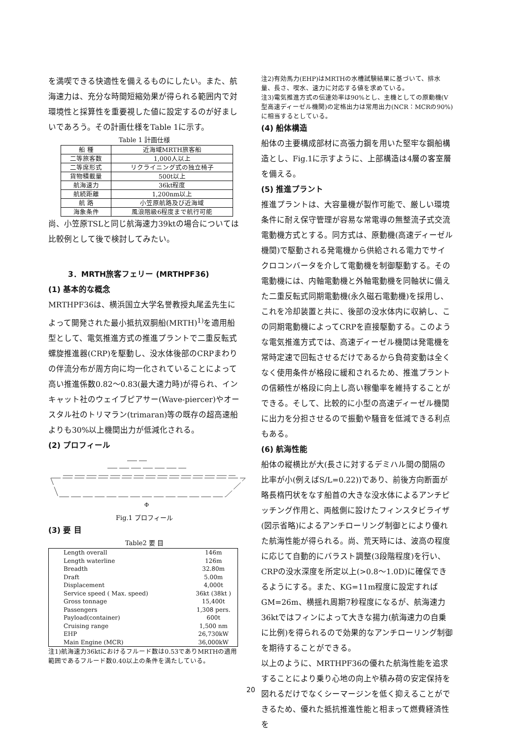を満喫できる快適性を備えるものにしたい。また、航海速力は、充分な時間短縮効果が得られる範囲内で対環境性と採算性を重要視した値に設定するのが好ましいであろう。その計画仕様をTable 1に示す。
Table 1 計画仕様
| 船 種 | 近海域MRTH旅客船 |
| 二等旅客数 | 1,000人以上 |
| 二等席形式 | リクライニング式の独立椅子 |
| 貨物積載量 | 500t以上 |
| 航海速力 | 36kt程度 |
| 航続距離 | 1,200nm以上 |
| 航 路 | 小笠原航路及び近海域 |
| 海象条件 | 風浪階級6程度まで航行可能 |
尚、小笠原TSLと同じ航海速力39ktの場合については比較例として後で検討してみたい。
3．MRTH旅客フェリー (MRTHPF36)
(1) 基本的な概念
MRTHPF36は、横浜国立大学名誉教授丸尾孟先生によって開発された最小抵抗双胴船(MRTH)<sup>1)</sup>を適用船型として、電気推進方式の推進プラントで二重反転式螺旋推進器(CRP)を駆動し、没水体後部のCRPまわりの伴流分布が周方向に均一化されていることによって高い推進係数0.82〜0.83(最大速力時)が得られ、インキャット社のウェイブピアサー(Wave-piercer)やオースタル社のトリマラン(trimaran)等の既存の超高速船よりも30%以上機関出力が低減化される。
(2) プロフィール
Φ
Fig.1 プロフィール
(3) 要 目
Table2 要 目
| Length overall | 146m |
| Length waterline | 126m |
| Breadth | 32.80m |
| Draft | 5.00m |
| Displacement | 4,000t |
| Service speed ( Max. speed) | 36kt (38kt ) |
| Gross tonnage | 15,400t |
| Passengers | 1,308 pers. |
| Payload(container) | 600t |
| Cruising range | 1,500 nm |
| EHP | 26,730kW |
| Main Engine (MCR) | 36,000kW |
注1)航海速力36ktにおけるフルード数は0.53でありMRTHの適用範囲であるフルード数0.40以上の条件を満たしている。
注2)有効馬力(EHP)はMRTHの水槽試験結果に基づいて、排水量、長さ、喫水、速力に対応する値を求めている。
注3)電気推進方式の伝達効率は90%とし、主機としての原動機(V型高速ディーゼル機関)の定格出力は常用出力(NCR：MCRの90%)に相当するとしている。
(4) 船体構造
船体の主要構成部材に高張力鋼を用いた堅牢な鋼船構造とし、Fig.1に示すように、上部構造は4層の客室層を備える。
(5) 推進プラント
推進プラントは、大容量機が製作可能で、厳しい環境条件に耐え保守管理が容易な常電導の無整流子式交流電動機方式とする。同方式は、原動機(高速ディーゼル機関)で駆動される発電機から供給される電力でサイクロコンバータを介して電動機を制御駆動する。その電動機には、内軸電動機と外軸電動機を同軸状に備えた二重反転式同期電動機(永久磁石電動機)を採用し、これを冷却装置と共に、後部の没水体内に収納し、この同期電動機によってCRPを直接駆動する。このような電気推進方式では、高速ディーゼル機関は発電機を常時定速で回転させるだけであるから負荷変動は全くなく使用条件が格段に緩和されるため、推進プラントの信頼性が格段に向上し高い稼働率を維持することができる。そして、比較的に小型の高速ディーゼル機関に出力を分担させるので振動や騒音を低減できる利点もある。
(6) 航海性能
船体の縦横比が大(長さに対するデミハル間の間隔の比率が小(例えばS/L=0.22))であり、前後方向断面が略長楕円状をなす船首の大きな没水体によるアンチピッチング作用と、両舷側に設けたフィンスタビライザ(図示省略)によるアンチローリング制御とにより優れた航海性能が得られる。尚、荒天時には、波高の程度に応じて自動的にバラスト調整(3段階程度)を行い、CRPの没水深度を所定以上(>0.8〜1.0D)に確保できるようにする。また、KG=11m程度に設定すればGM=26m、横揺れ周期7秒程度になるが、航海速力36ktではフィンによって大きな揚力(航海速力の自乗に比例)を得られるので効果的なアンチローリング制御を期待することができる。
以上のように、MRTHPF36の優れた航海性能を追求することにより乗り心地の向上や積み荷の安定保持を図れるだけでなくシーマージンを低く抑えることができるため、優れた抵抗推進性能と相まって燃費経済性を
20